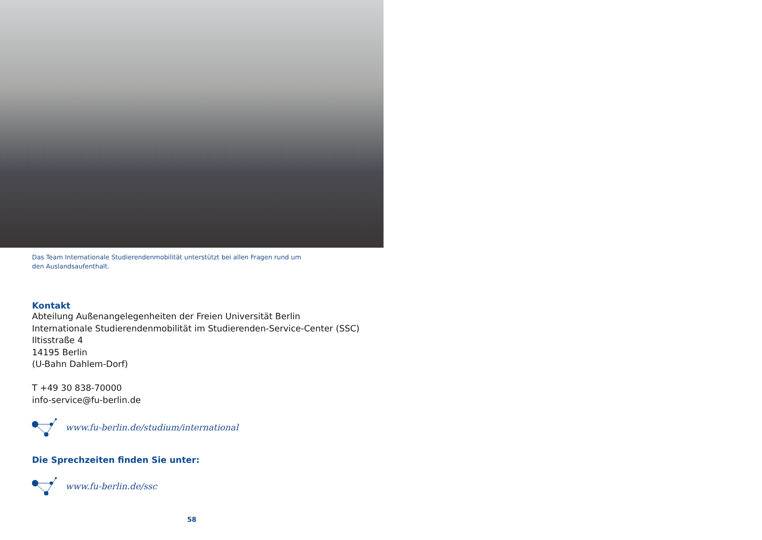Das Team Internationale Studierendenmobilität unterstützt bei allen Fragen rund um den Auslandsaufenthalt.
Kontakt
Abteilung Außenangelegenheiten der Freien Universität Berlin
Internationale Studierendenmobilität im Studierenden-Service-Center (SSC)
Iltisstraße 4
14195 Berlin
(U-Bahn Dahlem-Dorf)
T +49 30 838-70000
info-service@fu-berlin.de
www.fu-berlin.de/studium/international
Die Sprechzeiten finden Sie unter:
www.fu-berlin.de/ssc
58